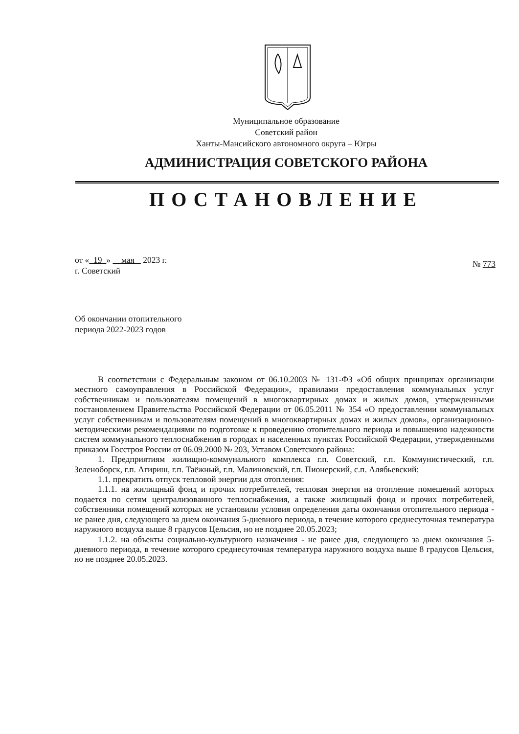Муниципальное образование
Советский район
Ханты-Мансийского автономного округа – Югры
АДМИНИСТРАЦИЯ СОВЕТСКОГО РАЙОНА
ПОСТАНОВЛЕНИЕ
от « 19 » мая 2023 г.
г. Советский
№ 773
Об окончании отопительного
периода 2022-2023 годов
В соответствии с Федеральным законом от 06.10.2003 № 131-ФЗ «Об общих принципах организации местного самоуправления в Российской Федерации», правилами предоставления коммунальных услуг собственникам и пользователям помещений в многоквартирных домах и жилых домов, утвержденными постановлением Правительства Российской Федерации от 06.05.2011 № 354 «О предоставлении коммунальных услуг собственникам и пользователям помещений в многоквартирных домах и жилых домов», организационно-методическими рекомендациями по подготовке к проведению отопительного периода и повышению надежности систем коммунального теплоснабжения в городах и населенных пунктах Российской Федерации, утвержденными приказом Госстроя России от 06.09.2000 № 203, Уставом Советского района:
1. Предприятиям жилищно-коммунального комплекса г.п. Советский, г.п. Коммунистический, г.п. Зеленоборск, г.п. Агириш, г.п. Таёжный, г.п. Малиновский, г.п. Пионерский, с.п. Алябьевский:
1.1. прекратить отпуск тепловой энергии для отопления:
1.1.1. на жилищный фонд и прочих потребителей, тепловая энергия на отопление помещений которых подается по сетям централизованного теплоснабжения, а также жилищный фонд и прочих потребителей, собственники помещений которых не установили условия определения даты окончания отопительного периода - не ранее дня, следующего за днем окончания 5-дневного периода, в течение которого среднесуточная температура наружного воздуха выше 8 градусов Цельсия, но не позднее 20.05.2023;
1.1.2. на объекты социально-культурного назначения - не ранее дня, следующего за днем окончания 5-дневного периода, в течение которого среднесуточная температура наружного воздуха выше 8 градусов Цельсия, но не позднее 20.05.2023.